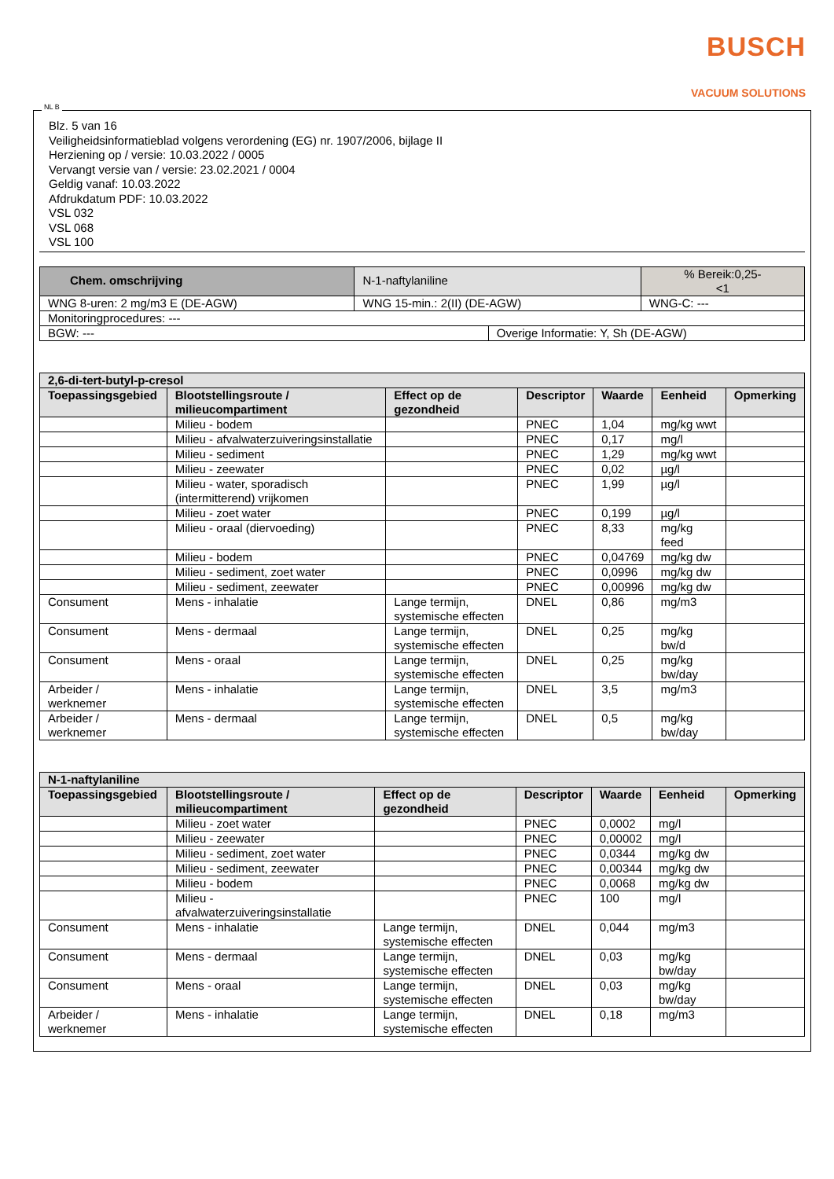BUSCH
VACUUM SOLUTIONS
NL B
Blz. 5 van 16
Veiligheidsinformatieblad volgens verordening (EG) nr. 1907/2006, bijlage II
Herziening op / versie: 10.03.2022 / 0005
Vervangt versie van / versie: 23.02.2021 / 0004
Geldig vanaf: 10.03.2022
Afdrukdatum PDF: 10.03.2022
VSL 032
VSL 068
VSL 100
| Chem. omschrijving | N-1-naftylaniline | | % Bereik:0,25- <1 |
| WNG 8-uren: 2 mg/m3 E (DE-AGW) | WNG 15-min.: 2(II) (DE-AGW) | | WNG-C: --- |
| Monitoringprocedures: --- | | | |
| BGW: --- | | Overige Informatie: Y, Sh (DE-AGW) | |
| 2,6-di-tert-butyl-p-cresol | | | | | | |
| --- | --- | --- | --- | --- | --- | --- |
| Toepassingsgebied | Blootstellingsroute / milieucompartiment | Effect op de gezondheid | Descriptor | Waarde | Eenheid | Opmerking |
| | Milieu - bodem | | PNEC | 1,04 | mg/kg wwt | |
| | Milieu - afvalwaterzuiveringsinstallatie | | PNEC | 0,17 | mg/l | |
| | Milieu - sediment | | PNEC | 1,29 | mg/kg wwt | |
| | Milieu - zeewater | | PNEC | 0,02 | µg/l | |
| | Milieu - water, sporadisch (intermitterend) vrijkomen | | PNEC | 1,99 | µg/l | |
| | Milieu - zoet water | | PNEC | 0,199 | µg/l | |
| | Milieu - oraal (diervoeding) | | PNEC | 8,33 | mg/kg feed | |
| | Milieu - bodem | | PNEC | 0,04769 | mg/kg dw | |
| | Milieu - sediment, zoet water | | PNEC | 0,0996 | mg/kg dw | |
| | Milieu - sediment, zeewater | | PNEC | 0,00996 | mg/kg dw | |
| Consument | Mens - inhalatie | Lange termijn, systemische effecten | DNEL | 0,86 | mg/m3 | |
| Consument | Mens - dermaal | Lange termijn, systemische effecten | DNEL | 0,25 | mg/kg bw/d | |
| Consument | Mens - oraal | Lange termijn, systemische effecten | DNEL | 0,25 | mg/kg bw/day | |
| Arbeider / werknemer | Mens - inhalatie | Lange termijn, systemische effecten | DNEL | 3,5 | mg/m3 | |
| Arbeider / werknemer | Mens - dermaal | Lange termijn, systemische effecten | DNEL | 0,5 | mg/kg bw/day | |
| N-1-naftylaniline | | | | | | |
| --- | --- | --- | --- | --- | --- | --- |
| Toepassingsgebied | Blootstellingsroute / milieucompartiment | Effect op de gezondheid | Descriptor | Waarde | Eenheid | Opmerking |
| | Milieu - zoet water | | PNEC | 0,0002 | mg/l | |
| | Milieu - zeewater | | PNEC | 0,00002 | mg/l | |
| | Milieu - sediment, zoet water | | PNEC | 0,0344 | mg/kg dw | |
| | Milieu - sediment, zeewater | | PNEC | 0,00344 | mg/kg dw | |
| | Milieu - bodem | | PNEC | 0,0068 | mg/kg dw | |
| | Milieu - afvalwaterzuiveringsinstallatie | | PNEC | 100 | mg/l | |
| Consument | Mens - inhalatie | Lange termijn, systemische effecten | DNEL | 0,044 | mg/m3 | |
| Consument | Mens - dermaal | Lange termijn, systemische effecten | DNEL | 0,03 | mg/kg bw/day | |
| Consument | Mens - oraal | Lange termijn, systemische effecten | DNEL | 0,03 | mg/kg bw/day | |
| Arbeider / werknemer | Mens - inhalatie | Lange termijn, systemische effecten | DNEL | 0,18 | mg/m3 | |